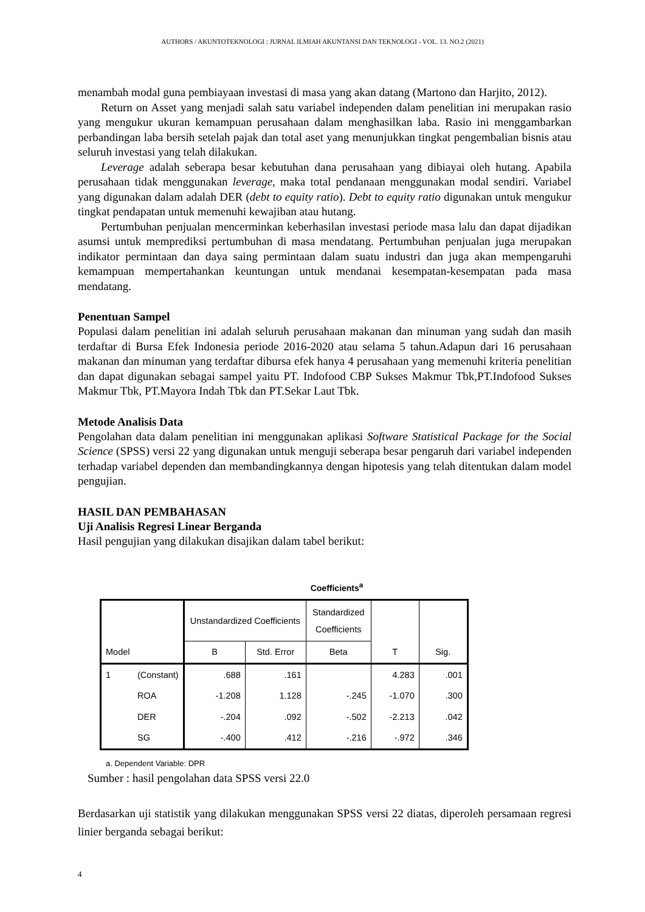AUTHORS / AKUNTOTEKNOLOGI : JURNAL ILMIAH AKUNTANSI DAN TEKNOLOGI - VOL. 13. NO.2 (2021)
menambah modal guna pembiayaan investasi di masa yang akan datang (Martono dan Harjito, 2012).
Return on Asset yang menjadi salah satu variabel independen dalam penelitian ini merupakan rasio yang mengukur ukuran kemampuan perusahaan dalam menghasilkan laba. Rasio ini menggambarkan perbandingan laba bersih setelah pajak dan total aset yang menunjukkan tingkat pengembalian bisnis atau seluruh investasi yang telah dilakukan.
Leverage adalah seberapa besar kebutuhan dana perusahaan yang dibiayai oleh hutang. Apabila perusahaan tidak menggunakan leverage, maka total pendanaan menggunakan modal sendiri. Variabel yang digunakan dalam adalah DER (debt to equity ratio). Debt to equity ratio digunakan untuk mengukur tingkat pendapatan untuk memenuhi kewajiban atau hutang.
Pertumbuhan penjualan mencerminkan keberhasilan investasi periode masa lalu dan dapat dijadikan asumsi untuk memprediksi pertumbuhan di masa mendatang. Pertumbuhan penjualan juga merupakan indikator permintaan dan daya saing permintaan dalam suatu industri dan juga akan mempengaruhi kemampuan mempertahankan keuntungan untuk mendanai kesempatan-kesempatan pada masa mendatang.
Penentuan Sampel
Populasi dalam penelitian ini adalah seluruh perusahaan makanan dan minuman yang sudah dan masih terdaftar di Bursa Efek Indonesia periode 2016-2020 atau selama 5 tahun.Adapun dari 16 perusahaan makanan dan minuman yang terdaftar dibursa efek hanya 4 perusahaan yang memenuhi kriteria penelitian dan dapat digunakan sebagai sampel yaitu PT. Indofood CBP Sukses Makmur Tbk,PT.Indofood Sukses Makmur Tbk, PT.Mayora Indah Tbk dan PT.Sekar Laut Tbk.
Metode Analisis Data
Pengolahan data dalam penelitian ini menggunakan aplikasi Software Statistical Package for the Social Science (SPSS) versi 22 yang digunakan untuk menguji seberapa besar pengaruh dari variabel independen terhadap variabel dependen dan membandingkannya dengan hipotesis yang telah ditentukan dalam model pengujian.
HASIL DAN PEMBAHASAN
Uji Analisis Regresi Linear Berganda
Hasil pengujian yang dilakukan disajikan dalam tabel berikut:
Coefficients<sup>a</sup>
| Model | | Unstandardized Coefficients | | Standardized Coefficients | T | Sig. |
| --- | --- | --- | --- | --- | --- | --- |
| | | B | Std. Error | Beta | | |
| 1 | (Constant) | .688 | .161 | | 4.283 | .001 |
| | ROA | -1.208 | 1.128 | -.245 | -1.070 | .300 |
| | DER | -.204 | .092 | -.502 | -2.213 | .042 |
| | SG | -.400 | .412 | -.216 | -.972 | .346 |
a. Dependent Variable: DPR
Sumber : hasil pengolahan data SPSS versi 22.0
Berdasarkan uji statistik yang dilakukan menggunakan SPSS versi 22 diatas, diperoleh persamaan regresi linier berganda sebagai berikut:
4